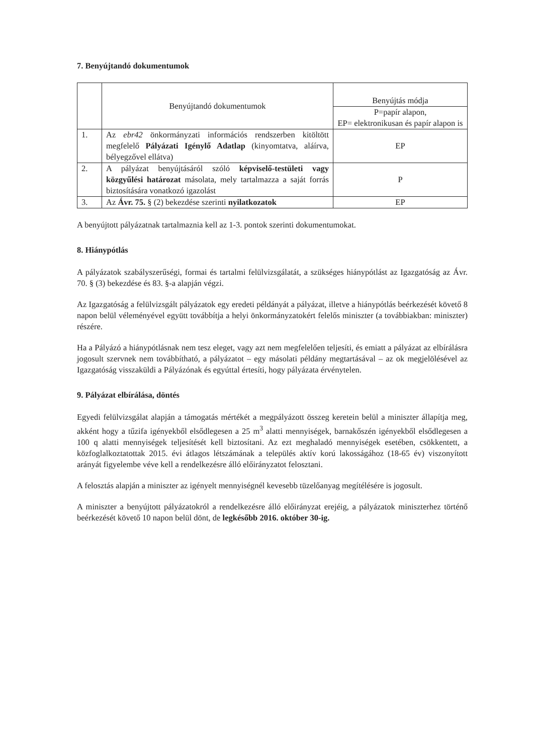7. Benyújtandó dokumentumok
| | Benyújtandó dokumentumok | Benyújtás módja |
| --- | --- | --- |
| | | P=papír alapon, EP= elektronikusan és papír alapon is |
| 1. | Az ebr42 önkormányzati információs rendszerben kitöltött megfelelő Pályázati Igénylő Adatlap (kinyomtatva, aláírva, bélyegzővel ellátva) | EP |
| 2. | A pályázat benyújtásáról szóló képviselő-testületi vagy közgyűlési határozat másolata, mely tartalmazza a saját forrás biztosítására vonatkozó igazolást | P |
| 3. | Az Ávr. 75. § (2) bekezdése szerinti nyilatkozatok | EP |
A benyújtott pályázatnak tartalmaznia kell az 1-3. pontok szerinti dokumentumokat.
8. Hiánypótlás
A pályázatok szabályszerűségi, formai és tartalmi felülvizsgálatát, a szükséges hiánypótlást az Igazgatóság az Ávr. 70. § (3) bekezdése és 83. §-a alapján végzi.
Az Igazgatóság a felülvizsgált pályázatok egy eredeti példányát a pályázat, illetve a hiánypótlás beérkezését követő 8 napon belül véleményével együtt továbbítja a helyi önkormányzatokért felelős miniszter (a továbbiakban: miniszter) részére.
Ha a Pályázó a hiánypótlásnak nem tesz eleget, vagy azt nem megfelelően teljesíti, és emiatt a pályázat az elbírálásra jogosult szervnek nem továbbítható, a pályázatot – egy másolati példány megtartásával – az ok megjelölésével az Igazgatóság visszaküldi a Pályázónak és egyúttal értesíti, hogy pályázata érvénytelen.
9. Pályázat elbírálása, döntés
Egyedi felülvizsgálat alapján a támogatás mértékét a megpályázott összeg keretein belül a miniszter állapítja meg, akként hogy a tűzifa igényekből elsődlegesen a 25 m<sup>3</sup> alatti mennyiségek, barnakőszén igényekből elsődlegesen a 100 q alatti mennyiségek teljesítését kell biztosítani. Az ezt meghaladó mennyiségek esetében, csökkentett, a közfoglalkoztatottak 2015. évi átlagos létszámának a település aktív korú lakosságához (18-65 év) viszonyított arányát figyelembe véve kell a rendelkezésre álló előirányzatot felosztani.
A felosztás alapján a miniszter az igényelt mennyiségnél kevesebb tüzelőanyag megítélésére is jogosult.
A miniszter a benyújtott pályázatokról a rendelkezésre álló előirányzat erejéig, a pályázatok miniszterhez történő beérkezését követő 10 napon belül dönt, de legkésőbb 2016. október 30-ig.